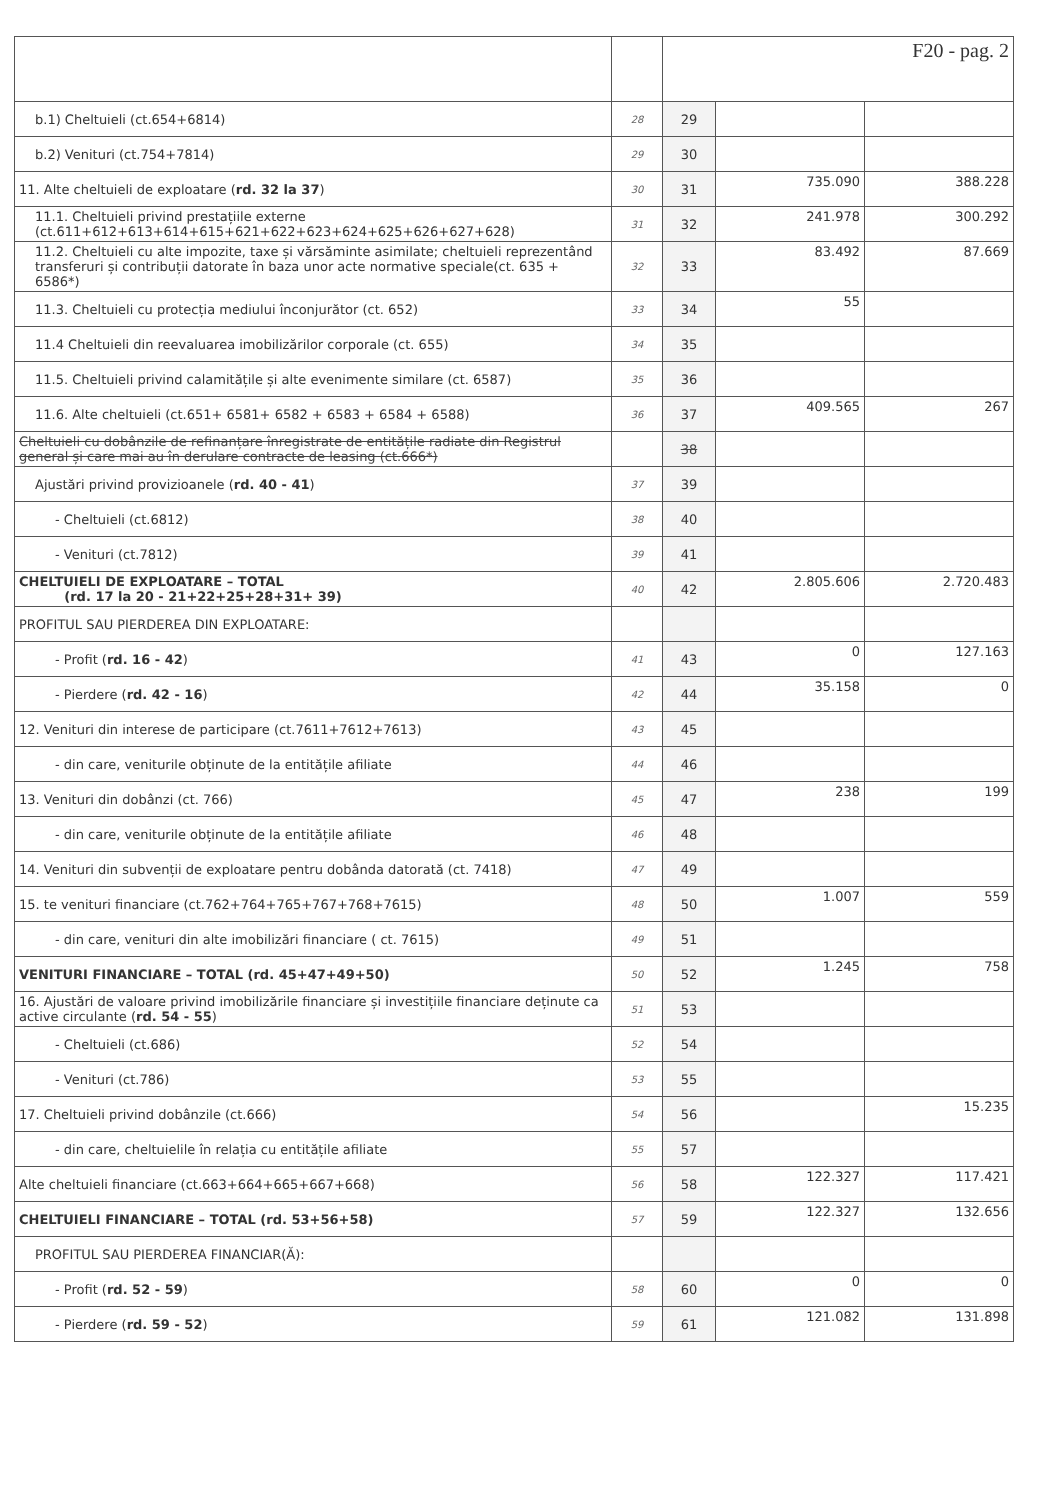| | | F20 - pag. 2 | | |
| b.1) Cheltuieli (ct.654+6814) | 28 | 29 | | |
| b.2) Venituri (ct.754+7814) | 29 | 30 | | |
| 11. Alte cheltuieli de exploatare ( rd. 32 la 37 ) | 30 | 31 | 735.090 | 388.228 |
| 11.1. Cheltuieli privind prestațiile externe (ct.611+612+613+614+615+621+622+623+624+625+626+627+628) | 31 | 32 | 241.978 | 300.292 |
| 11.2. Cheltuieli cu alte impozite, taxe și vărsăminte asimilate; cheltuieli reprezentând transferuri și contribuții datorate în baza unor acte normative speciale(ct. 635 + 6586*) | 32 | 33 | 83.492 | 87.669 |
| 11.3. Cheltuieli cu protecția mediului înconjurător (ct. 652) | 33 | 34 | 55 | |
| 11.4 Cheltuieli din reevaluarea imobilizărilor corporale (ct. 655) | 34 | 35 | | |
| 11.5. Cheltuieli privind calamitățile și alte evenimente similare (ct. 6587) | 35 | 36 | | |
| 11.6. Alte cheltuieli (ct.651+ 6581+ 6582 + 6583 + 6584 + 6588) | 36 | 37 | 409.565 | 267 |
| Cheltuieli cu dobânzile de refinanțare înregistrate de entitățile radiate din Registrul general și care mai au în derulare contracte de leasing (ct.666*) | | 38 | | |
| Ajustări privind provizioanele ( rd. 40 - 41 ) | 37 | 39 | | |
| - Cheltuieli (ct.6812) | 38 | 40 | | |
| - Venituri (ct.7812) | 39 | 41 | | |
| CHELTUIELI DE EXPLOATARE – TOTAL (rd. 17 la 20 - 21+22+25+28+31+ 39) | 40 | 42 | 2.805.606 | 2.720.483 |
| PROFITUL SAU PIERDEREA DIN EXPLOATARE: | | | | |
| - Profit ( rd. 16 - 42 ) | 41 | 43 | 0 | 127.163 |
| - Pierdere ( rd. 42 - 16 ) | 42 | 44 | 35.158 | 0 |
| 12. Venituri din interese de participare (ct.7611+7612+7613) | 43 | 45 | | |
| - din care, veniturile obținute de la entitățile afiliate | 44 | 46 | | |
| 13. Venituri din dobânzi (ct. 766) | 45 | 47 | 238 | 199 |
| - din care, veniturile obținute de la entitățile afiliate | 46 | 48 | | |
| 14. Venituri din subvenții de exploatare pentru dobânda datorată (ct. 7418) | 47 | 49 | | |
| 15. te venituri financiare (ct.762+764+765+767+768+7615) | 48 | 50 | 1.007 | 559 |
| - din care, venituri din alte imobilizări financiare ( ct. 7615) | 49 | 51 | | |
| VENITURI FINANCIARE – TOTAL (rd. 45+47+49+50) | 50 | 52 | 1.245 | 758 |
| 16. Ajustări de valoare privind imobilizările financiare și investițiile financiare deținute ca active circulante ( rd. 54 - 55 ) | 51 | 53 | | |
| - Cheltuieli (ct.686) | 52 | 54 | | |
| - Venituri (ct.786) | 53 | 55 | | |
| 17. Cheltuieli privind dobânzile (ct.666) | 54 | 56 | | 15.235 |
| - din care, cheltuielile în relația cu entitățile afiliate | 55 | 57 | | |
| Alte cheltuieli financiare (ct.663+664+665+667+668) | 56 | 58 | 122.327 | 117.421 |
| CHELTUIELI FINANCIARE – TOTAL (rd. 53+56+58) | 57 | 59 | 122.327 | 132.656 |
| PROFITUL SAU PIERDEREA FINANCIAR(Ă): | | | | |
| - Profit ( rd. 52 - 59 ) | 58 | 60 | 0 | 0 |
| - Pierdere ( rd. 59 - 52 ) | 59 | 61 | 121.082 | 131.898 |